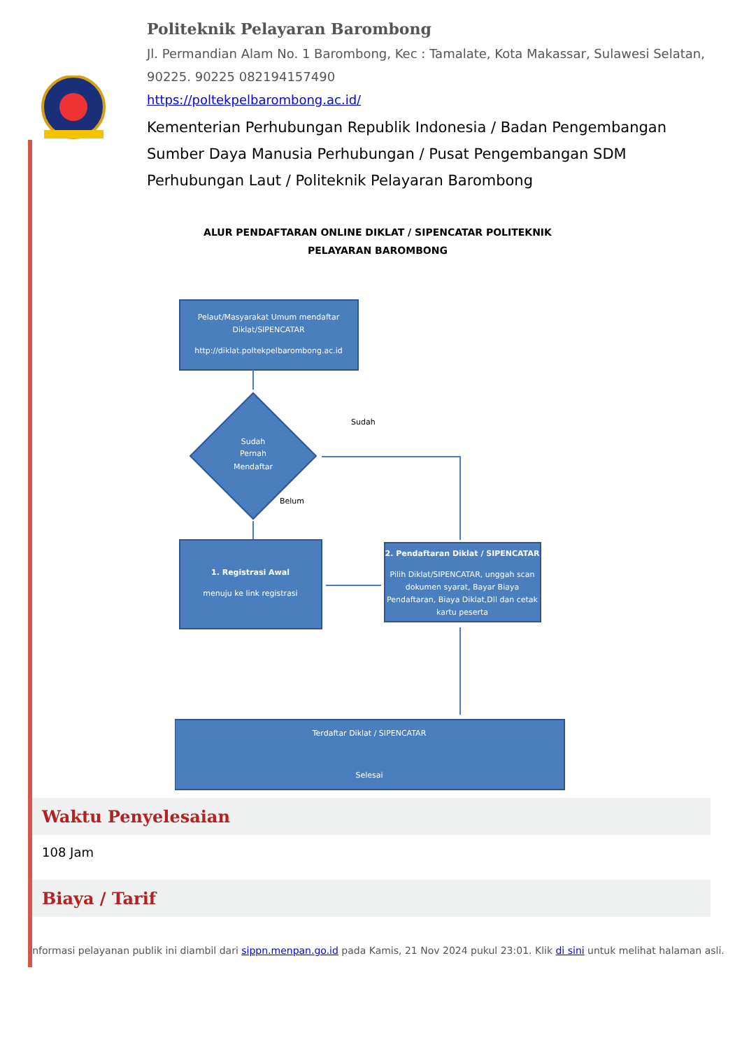Politeknik Pelayaran Barombong
Jl. Permandian Alam No. 1 Barombong, Kec : Tamalate, Kota Makassar, Sulawesi Selatan, 90225. 90225 082194157490
https://poltekpelbarombong.ac.id/
Kementerian Perhubungan Republik Indonesia / Badan Pengembangan Sumber Daya Manusia Perhubungan / Pusat Pengembangan SDM Perhubungan Laut / Politeknik Pelayaran Barombong
ALUR PENDAFTARAN ONLINE DIKLAT / SIPENCATAR POLITEKNIK
PELAYARAN BAROMBONG
Pelaut/Masyarakat Umum mendaftar
Diklat/SIPENCATAR
http://diklat.poltekpelbarombong.ac.id
Sudah
Pernah
Mendaftar
Sudah
Belum
1. Registrasi Awal
menuju ke link registrasi
2. Pendaftaran Diklat / SIPENCATAR
Pilih Diklat/SIPENCATAR, unggah scan
dokumen syarat, Bayar Biaya
Pendaftaran, Biaya Diklat,Dll dan cetak
kartu peserta
Terdaftar Diklat / SIPENCATAR
Selesai
Waktu Penyelesaian
108 Jam
Biaya / Tarif
Informasi pelayanan publik ini diambil dari sippn.menpan.go.id pada Kamis, 21 Nov 2024 pukul 23:01. Klik di sini untuk melihat halaman asli.